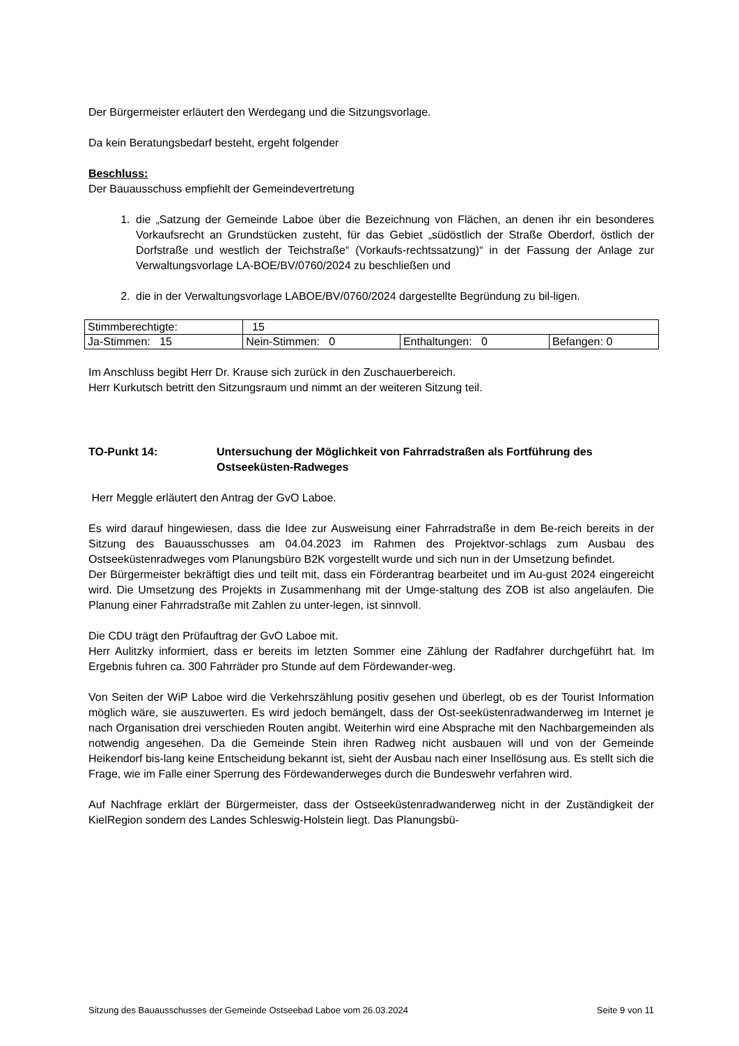Der Bürgermeister erläutert den Werdegang und die Sitzungsvorlage.
Da kein Beratungsbedarf besteht, ergeht folgender
Beschluss:
Der Bauausschuss empfiehlt der Gemeindevertretung
1. die „Satzung der Gemeinde Laboe über die Bezeichnung von Flächen, an denen ihr ein besonderes Vorkaufsrecht an Grundstücken zusteht, für das Gebiet „südöstlich der Straße Oberdorf, östlich der Dorfstraße und westlich der Teichstraße“ (Vorkaufs-rechtssatzung)“ in der Fassung der Anlage zur Verwaltungsvorlage LA-BOE/BV/0760/2024 zu beschließen und
2. die in der Verwaltungsvorlage LABOE/BV/0760/2024 dargestellte Begründung zu bil-ligen.
| Stimmberechtigte: | 15 | | |
| Ja-Stimmen: 15 | Nein-Stimmen: 0 | Enthaltungen: 0 | Befangen: 0 |
Im Anschluss begibt Herr Dr. Krause sich zurück in den Zuschauerbereich.
Herr Kurkutsch betritt den Sitzungsraum und nimmt an der weiteren Sitzung teil.
TO-Punkt 14: Untersuchung der Möglichkeit von Fahrradstraßen als Fortführung des Ostseeküsten-Radweges
Herr Meggle erläutert den Antrag der GvO Laboe.
Es wird darauf hingewiesen, dass die Idee zur Ausweisung einer Fahrradstraße in dem Be-reich bereits in der Sitzung des Bauausschusses am 04.04.2023 im Rahmen des Projektvor-schlags zum Ausbau des Ostseeküstenradweges vom Planungsbüro B2K vorgestellt wurde und sich nun in der Umsetzung befindet.
Der Bürgermeister bekräftigt dies und teilt mit, dass ein Förderantrag bearbeitet und im Au-gust 2024 eingereicht wird. Die Umsetzung des Projekts in Zusammenhang mit der Umge-staltung des ZOB ist also angelaufen. Die Planung einer Fahrradstraße mit Zahlen zu unter-legen, ist sinnvoll.
Die CDU trägt den Prüfauftrag der GvO Laboe mit.
Herr Aulitzky informiert, dass er bereits im letzten Sommer eine Zählung der Radfahrer durchgeführt hat. Im Ergebnis fuhren ca. 300 Fahrräder pro Stunde auf dem Fördewander-weg.
Von Seiten der WiP Laboe wird die Verkehrszählung positiv gesehen und überlegt, ob es der Tourist Information möglich wäre, sie auszuwerten. Es wird jedoch bemängelt, dass der Ost-seeküstenradwanderweg im Internet je nach Organisation drei verschieden Routen angibt. Weiterhin wird eine Absprache mit den Nachbargemeinden als notwendig angesehen. Da die Gemeinde Stein ihren Radweg nicht ausbauen will und von der Gemeinde Heikendorf bis-lang keine Entscheidung bekannt ist, sieht der Ausbau nach einer Insellösung aus. Es stellt sich die Frage, wie im Falle einer Sperrung des Fördewanderweges durch die Bundeswehr verfahren wird.
Auf Nachfrage erklärt der Bürgermeister, dass der Ostseeküstenradwanderweg nicht in der Zuständigkeit der KielRegion sondern des Landes Schleswig-Holstein liegt. Das Planungsbü-
Sitzung des Bauausschusses der Gemeinde Ostseebad Laboe vom 26.03.2024 Seite 9 von 11